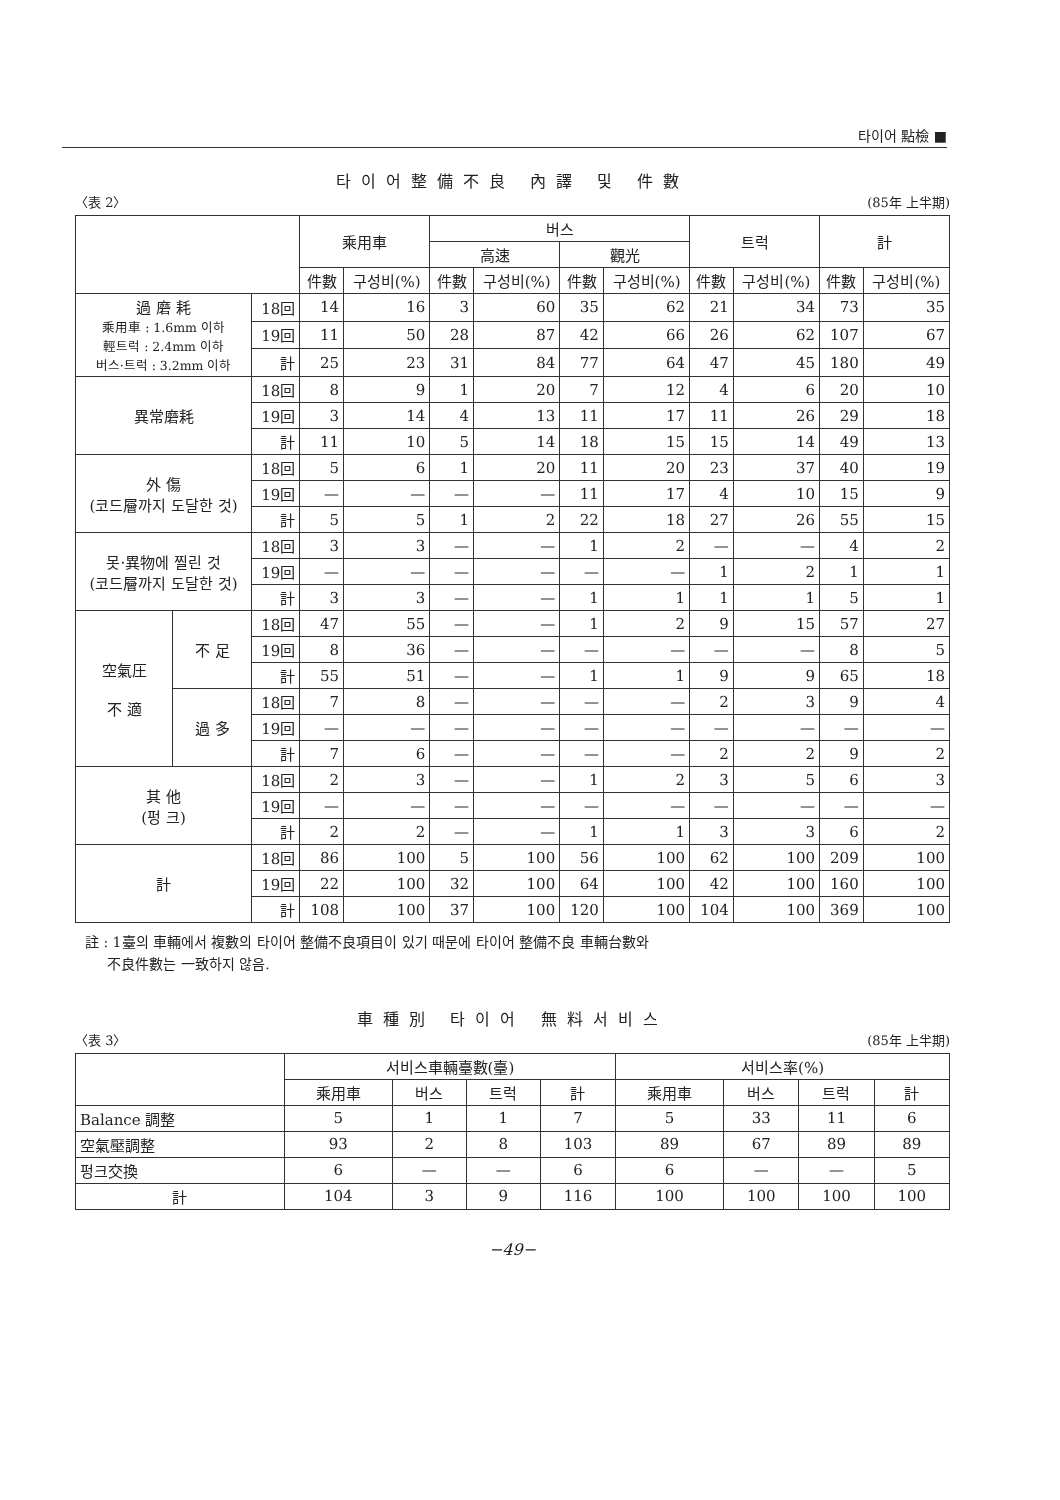타이어 點檢 ■
타이어整備不良 內譯 및 件數
〈表 2〉 (85年 上半期)
| | | | 乘用車 | | 버스 | | | | 트럭 | | 計 | |
| --- | --- | --- | --- | --- | --- | --- | --- | --- | --- | --- | --- | --- |
| | | | | | 高速 | | 觀光 | | | | | |
| | | | 件數 | 구성비(%) | 件數 | 구성비(%) | 件數 | 구성비(%) | 件數 | 구성비(%) | 件數 | 구성비(%) |
| 過 磨 耗 乘用車 : 1.6mm 이하 輕트럭 : 2.4mm 이하 버스·트럭 : 3.2mm 이하 | | 18回 | 14 | 16 | 3 | 60 | 35 | 62 | 21 | 34 | 73 | 35 |
| | | 19回 | 11 | 50 | 28 | 87 | 42 | 66 | 26 | 62 | 107 | 67 |
| | | 計 | 25 | 23 | 31 | 84 | 77 | 64 | 47 | 45 | 180 | 49 |
| 異常磨耗 | | 18回 | 8 | 9 | 1 | 20 | 7 | 12 | 4 | 6 | 20 | 10 |
| | | 19回 | 3 | 14 | 4 | 13 | 11 | 17 | 11 | 26 | 29 | 18 |
| | | 計 | 11 | 10 | 5 | 14 | 18 | 15 | 15 | 14 | 49 | 13 |
| 外 傷 (코드層까지 도달한 것) | | 18回 | 5 | 6 | 1 | 20 | 11 | 20 | 23 | 37 | 40 | 19 |
| | | 19回 | — | — | — | — | 11 | 17 | 4 | 10 | 15 | 9 |
| | | 計 | 5 | 5 | 1 | 2 | 22 | 18 | 27 | 26 | 55 | 15 |
| 못·異物에 찔린 것 (코드層까지 도달한 것) | | 18回 | 3 | 3 | — | — | 1 | 2 | — | — | 4 | 2 |
| | | 19回 | — | — | — | — | — | — | 1 | 2 | 1 | 1 |
| | | 計 | 3 | 3 | — | — | 1 | 1 | 1 | 1 | 5 | 1 |
| 空氣圧 不 適 | 不 足 | 18回 | 47 | 55 | — | — | 1 | 2 | 9 | 15 | 57 | 27 |
| | | 19回 | 8 | 36 | — | — | — | — | — | — | 8 | 5 |
| | | 計 | 55 | 51 | — | — | 1 | 1 | 9 | 9 | 65 | 18 |
| | 過 多 | 18回 | 7 | 8 | — | — | — | — | 2 | 3 | 9 | 4 |
| | | 19回 | — | — | — | — | — | — | — | — | — | — |
| | | 計 | 7 | 6 | — | — | — | — | 2 | 2 | 9 | 2 |
| 其 他 (펑 크) | | 18回 | 2 | 3 | — | — | 1 | 2 | 3 | 5 | 6 | 3 |
| | | 19回 | — | — | — | — | — | — | — | — | — | — |
| | | 計 | 2 | 2 | — | — | 1 | 1 | 3 | 3 | 6 | 2 |
| 計 | | 18回 | 86 | 100 | 5 | 100 | 56 | 100 | 62 | 100 | 209 | 100 |
| | | 19回 | 22 | 100 | 32 | 100 | 64 | 100 | 42 | 100 | 160 | 100 |
| | | 計 | 108 | 100 | 37 | 100 | 120 | 100 | 104 | 100 | 369 | 100 |
註 : 1臺의 車輛에서 複數의 타이어 整備不良項目이 있기 때문에 타이어 整備不良 車輛台數와
不良件數는 一致하지 않음.
車種別 타이어 無料서비스
〈表 3〉 (85年 上半期)
| | 서비스車輛臺數(臺) | | | | 서비스率(%) | | | |
| --- | --- | --- | --- | --- | --- | --- | --- | --- |
| | 乘用車 | 버스 | 트럭 | 計 | 乘用車 | 버스 | 트럭 | 計 |
| Balance 調整 | 5 | 1 | 1 | 7 | 5 | 33 | 11 | 6 |
| 空氣壓調整 | 93 | 2 | 8 | 103 | 89 | 67 | 89 | 89 |
| 펑크交換 | 6 | — | — | 6 | 6 | — | — | 5 |
| 計 | 104 | 3 | 9 | 116 | 100 | 100 | 100 | 100 |
−49−